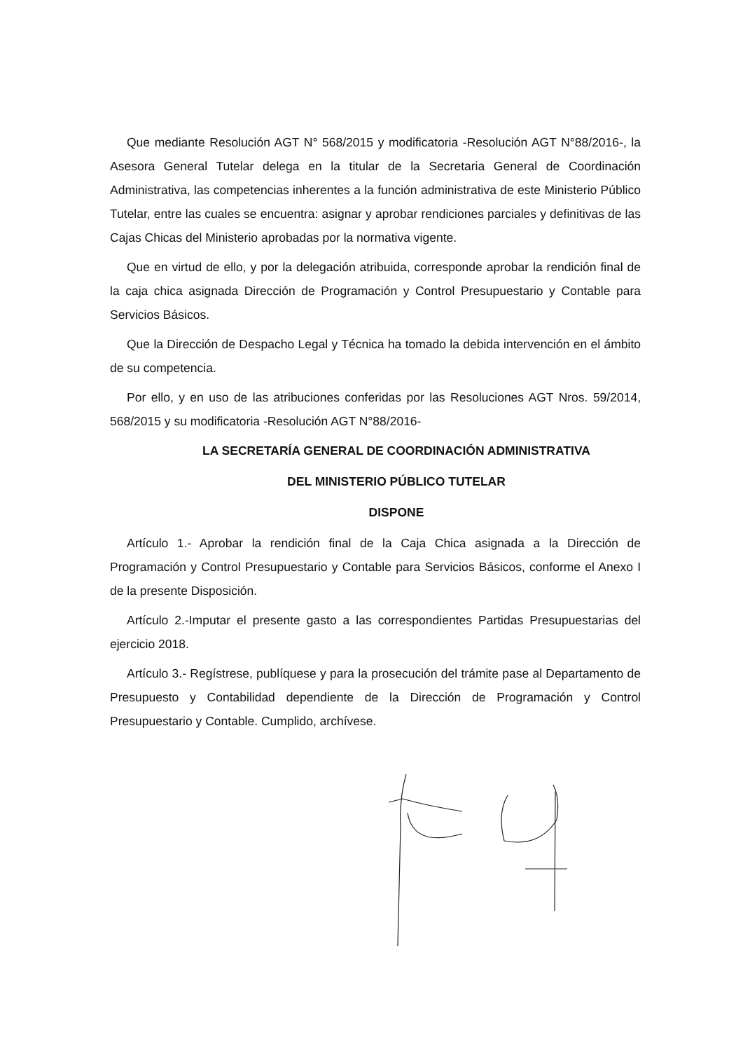Que mediante Resolución AGT N° 568/2015 y modificatoria -Resolución AGT N°88/2016-, la Asesora General Tutelar delega en la titular de la Secretaria General de Coordinación Administrativa, las competencias inherentes a la función administrativa de este Ministerio Público Tutelar, entre las cuales se encuentra: asignar y aprobar rendiciones parciales y definitivas de las Cajas Chicas del Ministerio aprobadas por la normativa vigente.
Que en virtud de ello, y por la delegación atribuida, corresponde aprobar la rendición final de la caja chica asignada Dirección de Programación y Control Presupuestario y Contable para Servicios Básicos.
Que la Dirección de Despacho Legal y Técnica ha tomado la debida intervención en el ámbito de su competencia.
Por ello, y en uso de las atribuciones conferidas por las Resoluciones AGT Nros. 59/2014, 568/2015 y su modificatoria -Resolución AGT N°88/2016-
LA SECRETARÍA GENERAL DE COORDINACIÓN ADMINISTRATIVA
DEL MINISTERIO PÚBLICO TUTELAR
DISPONE
Artículo 1.- Aprobar la rendición final de la Caja Chica asignada a la Dirección de Programación y Control Presupuestario y Contable para Servicios Básicos, conforme el Anexo I de la presente Disposición.
Artículo 2.-Imputar el presente gasto a las correspondientes Partidas Presupuestarias del ejercicio 2018.
Artículo 3.- Regístrese, publíquese y para la prosecución del trámite pase al Departamento de Presupuesto y Contabilidad dependiente de la Dirección de Programación y Control Presupuestario y Contable. Cumplido, archívese.